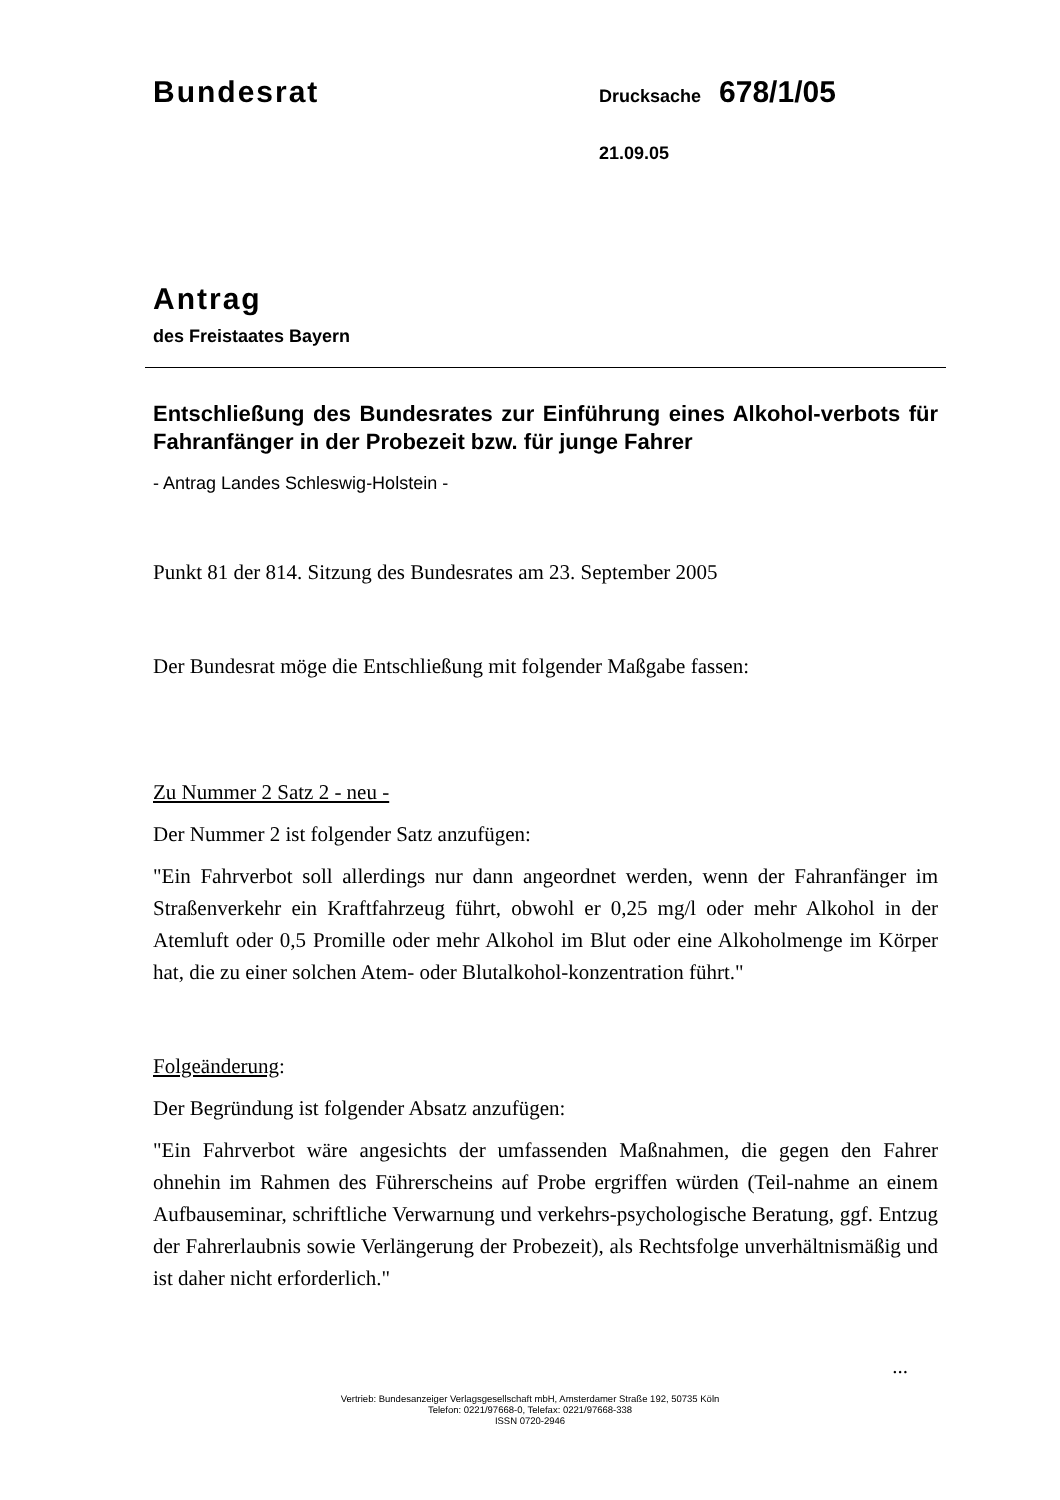Bundesrat
Drucksache
678/1/05
21.09.05
Antrag
des Freistaates Bayern
Entschließung des Bundesrates zur Einführung eines Alkohol-verbots für Fahranfänger in der Probezeit bzw. für junge Fahrer
- Antrag Landes Schleswig-Holstein -
Punkt 81 der 814. Sitzung des Bundesrates am 23. September 2005
Der Bundesrat möge die Entschließung mit folgender Maßgabe fassen:
Zu Nummer 2 Satz 2 - neu -
Der Nummer 2 ist folgender Satz anzufügen:
"Ein Fahrverbot soll allerdings nur dann angeordnet werden, wenn der Fahranfänger im Straßenverkehr ein Kraftfahrzeug führt, obwohl er 0,25 mg/l oder mehr Alkohol in der Atemluft oder 0,5 Promille oder mehr Alkohol im Blut oder eine Alkoholmenge im Körper hat, die zu einer solchen Atem- oder Blutalkohol-konzentration führt."
Folgeänderung:
Der Begründung ist folgender Absatz anzufügen:
"Ein Fahrverbot wäre angesichts der umfassenden Maßnahmen, die gegen den Fahrer ohnehin im Rahmen des Führerscheins auf Probe ergriffen würden (Teil-nahme an einem Aufbauseminar, schriftliche Verwarnung und verkehrs-psychologische Beratung, ggf. Entzug der Fahrerlaubnis sowie Verlängerung der Probezeit), als Rechtsfolge unverhältnismäßig und ist daher nicht erforderlich."
...
Vertrieb: Bundesanzeiger Verlagsgesellschaft mbH, Amsterdamer Straße 192, 50735 Köln
Telefon: 0221/97668-0, Telefax: 0221/97668-338
ISSN 0720-2946